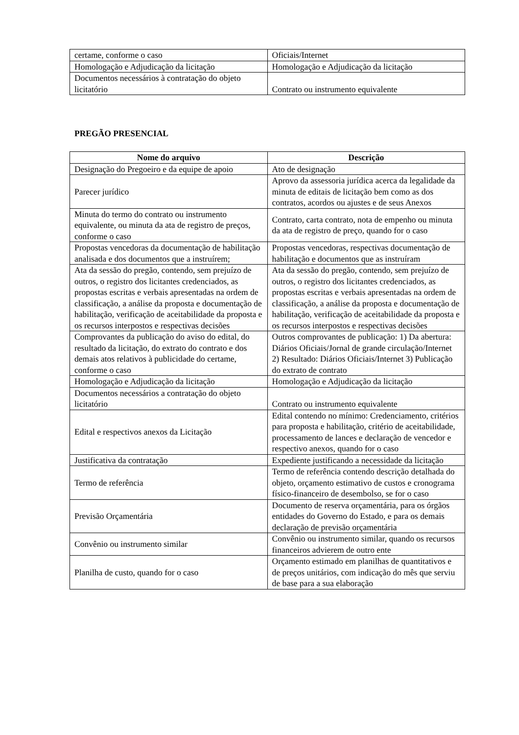| certame, conforme o caso | Oficiais/Internet |
| Homologação e Adjudicação da licitação | Homologação e Adjudicação da licitação |
| Documentos necessários à contratação do objeto licitatório | Contrato ou instrumento equivalente |
PREGÃO PRESENCIAL
| Nome do arquivo | Descrição |
| --- | --- |
| Designação do Pregoeiro e da equipe de apoio | Ato de designação |
| Parecer jurídico | Aprovo da assessoria jurídica acerca da legalidade da minuta de editais de licitação bem como as dos contratos, acordos ou ajustes e de seus Anexos |
| Minuta do termo do contrato ou instrumento equivalente, ou minuta da ata de registro de preços, conforme o caso | Contrato, carta contrato, nota de empenho ou minuta da ata de registro de preço, quando for o caso |
| Propostas vencedoras da documentação de habilitação analisada e dos documentos que a instruírem; | Propostas vencedoras, respectivas documentação de habilitação e documentos que as instruíram |
| Ata da sessão do pregão, contendo, sem prejuízo de outros, o registro dos licitantes credenciados, as propostas escritas e verbais apresentadas na ordem de classificação, a análise da proposta e documentação de habilitação, verificação de aceitabilidade da proposta e os recursos interpostos e respectivas decisões | Ata da sessão do pregão, contendo, sem prejuízo de outros, o registro dos licitantes credenciados, as propostas escritas e verbais apresentadas na ordem de classificação, a análise da proposta e documentação de habilitação, verificação de aceitabilidade da proposta e os recursos interpostos e respectivas decisões |
| Comprovantes da publicação do aviso do edital, do resultado da licitação, do extrato do contrato e dos demais atos relativos à publicidade do certame, conforme o caso | Outros comprovantes de publicação: 1) Da abertura: Diários Oficiais/Jornal de grande circulação/Internet 2) Resultado: Diários Oficiais/Internet 3) Publicação do extrato de contrato |
| Homologação e Adjudicação da licitação | Homologação e Adjudicação da licitação |
| Documentos necessários a contratação do objeto licitatório | Contrato ou instrumento equivalente |
| Edital e respectivos anexos da Licitação | Edital contendo no mínimo: Credenciamento, critérios para proposta e habilitação, critério de aceitabilidade, processamento de lances e declaração de vencedor e respectivo anexos, quando for o caso |
| Justificativa da contratação | Expediente justificando a necessidade da licitação |
| Termo de referência | Termo de referência contendo descrição detalhada do objeto, orçamento estimativo de custos e cronograma físico-financeiro de desembolso, se for o caso |
| Previsão Orçamentária | Documento de reserva orçamentária, para os órgãos entidades do Governo do Estado, e para os demais declaração de previsão orçamentária |
| Convênio ou instrumento similar | Convênio ou instrumento similar, quando os recursos financeiros advierem de outro ente |
| Planilha de custo, quando for o caso | Orçamento estimado em planilhas de quantitativos e de preços unitários, com indicação do mês que serviu de base para a sua elaboração |